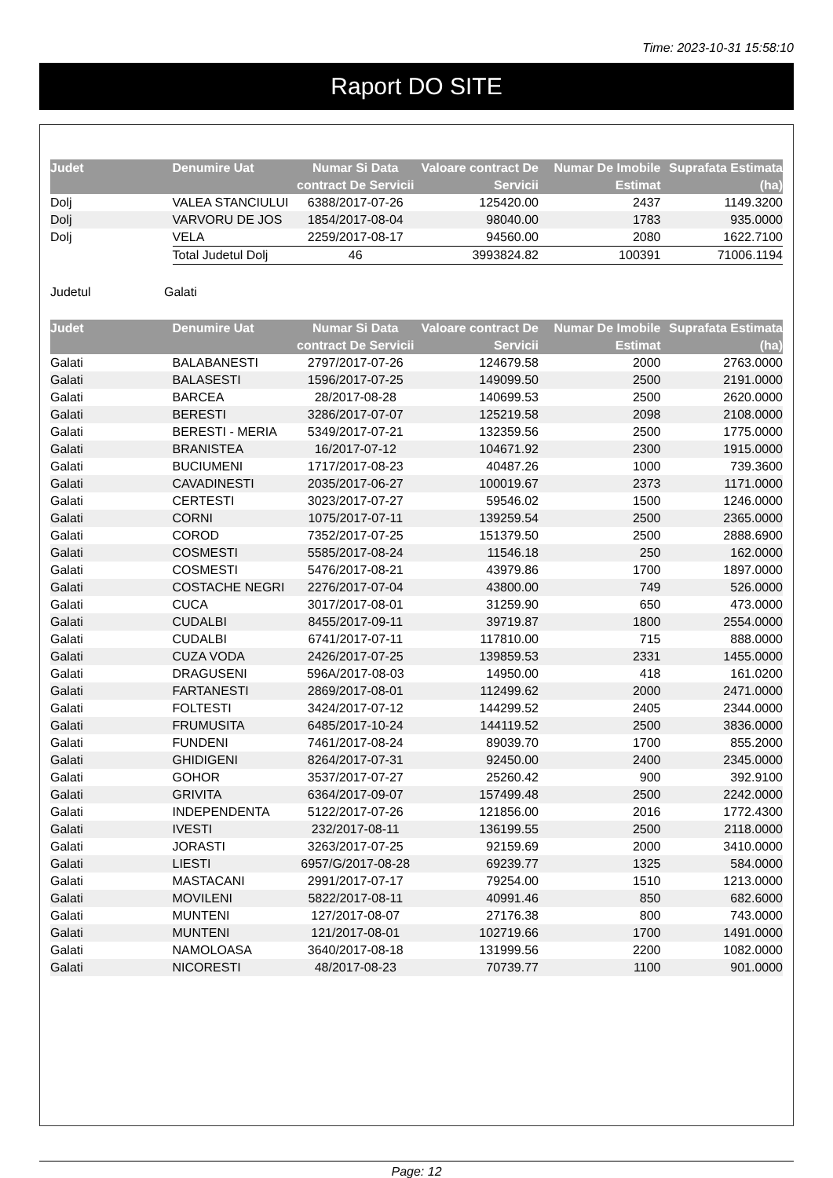Time: 2023-10-31 15:58:10
Raport DO SITE
| Judet | Denumire Uat | Numar Si Data contract De Servicii | Valoare contract De Servicii | Numar De Imobile Estimat | Suprafata Estimata (ha) |
| --- | --- | --- | --- | --- | --- |
| Dolj | VALEA STANCIULUI | 6388/2017-07-26 | 125420.00 | 2437 | 1149.3200 |
| Dolj | VARVORU DE JOS | 1854/2017-08-04 | 98040.00 | 1783 | 935.0000 |
| Dolj | VELA | 2259/2017-08-17 | 94560.00 | 2080 | 1622.7100 |
| | Total Judetul Dolj | 46 | 3993824.82 | 100391 | 71006.1194 |
Judetul Galati
| Judet | Denumire Uat | Numar Si Data contract De Servicii | Valoare contract De Servicii | Numar De Imobile Estimat | Suprafata Estimata (ha) |
| --- | --- | --- | --- | --- | --- |
| Galati | BALABANESTI | 2797/2017-07-26 | 124679.58 | 2000 | 2763.0000 |
| Galati | BALASESTI | 1596/2017-07-25 | 149099.50 | 2500 | 2191.0000 |
| Galati | BARCEA | 28/2017-08-28 | 140699.53 | 2500 | 2620.0000 |
| Galati | BERESTI | 3286/2017-07-07 | 125219.58 | 2098 | 2108.0000 |
| Galati | BERESTI - MERIA | 5349/2017-07-21 | 132359.56 | 2500 | 1775.0000 |
| Galati | BRANISTEA | 16/2017-07-12 | 104671.92 | 2300 | 1915.0000 |
| Galati | BUCIUMENI | 1717/2017-08-23 | 40487.26 | 1000 | 739.3600 |
| Galati | CAVADINESTI | 2035/2017-06-27 | 100019.67 | 2373 | 1171.0000 |
| Galati | CERTESTI | 3023/2017-07-27 | 59546.02 | 1500 | 1246.0000 |
| Galati | CORNI | 1075/2017-07-11 | 139259.54 | 2500 | 2365.0000 |
| Galati | COROD | 7352/2017-07-25 | 151379.50 | 2500 | 2888.6900 |
| Galati | COSMESTI | 5585/2017-08-24 | 11546.18 | 250 | 162.0000 |
| Galati | COSMESTI | 5476/2017-08-21 | 43979.86 | 1700 | 1897.0000 |
| Galati | COSTACHE NEGRI | 2276/2017-07-04 | 43800.00 | 749 | 526.0000 |
| Galati | CUCA | 3017/2017-08-01 | 31259.90 | 650 | 473.0000 |
| Galati | CUDALBI | 8455/2017-09-11 | 39719.87 | 1800 | 2554.0000 |
| Galati | CUDALBI | 6741/2017-07-11 | 117810.00 | 715 | 888.0000 |
| Galati | CUZA VODA | 2426/2017-07-25 | 139859.53 | 2331 | 1455.0000 |
| Galati | DRAGUSENI | 596A/2017-08-03 | 14950.00 | 418 | 161.0200 |
| Galati | FARTANESTI | 2869/2017-08-01 | 112499.62 | 2000 | 2471.0000 |
| Galati | FOLTESTI | 3424/2017-07-12 | 144299.52 | 2405 | 2344.0000 |
| Galati | FRUMUSITA | 6485/2017-10-24 | 144119.52 | 2500 | 3836.0000 |
| Galati | FUNDENI | 7461/2017-08-24 | 89039.70 | 1700 | 855.2000 |
| Galati | GHIDIGENI | 8264/2017-07-31 | 92450.00 | 2400 | 2345.0000 |
| Galati | GOHOR | 3537/2017-07-27 | 25260.42 | 900 | 392.9100 |
| Galati | GRIVITA | 6364/2017-09-07 | 157499.48 | 2500 | 2242.0000 |
| Galati | INDEPENDENTA | 5122/2017-07-26 | 121856.00 | 2016 | 1772.4300 |
| Galati | IVESTI | 232/2017-08-11 | 136199.55 | 2500 | 2118.0000 |
| Galati | JORASTI | 3263/2017-07-25 | 92159.69 | 2000 | 3410.0000 |
| Galati | LIESTI | 6957/G/2017-08-28 | 69239.77 | 1325 | 584.0000 |
| Galati | MASTACANI | 2991/2017-07-17 | 79254.00 | 1510 | 1213.0000 |
| Galati | MOVILENI | 5822/2017-08-11 | 40991.46 | 850 | 682.6000 |
| Galati | MUNTENI | 127/2017-08-07 | 27176.38 | 800 | 743.0000 |
| Galati | MUNTENI | 121/2017-08-01 | 102719.66 | 1700 | 1491.0000 |
| Galati | NAMOLOASA | 3640/2017-08-18 | 131999.56 | 2200 | 1082.0000 |
| Galati | NICORESTI | 48/2017-08-23 | 70739.77 | 1100 | 901.0000 |
Page: 12